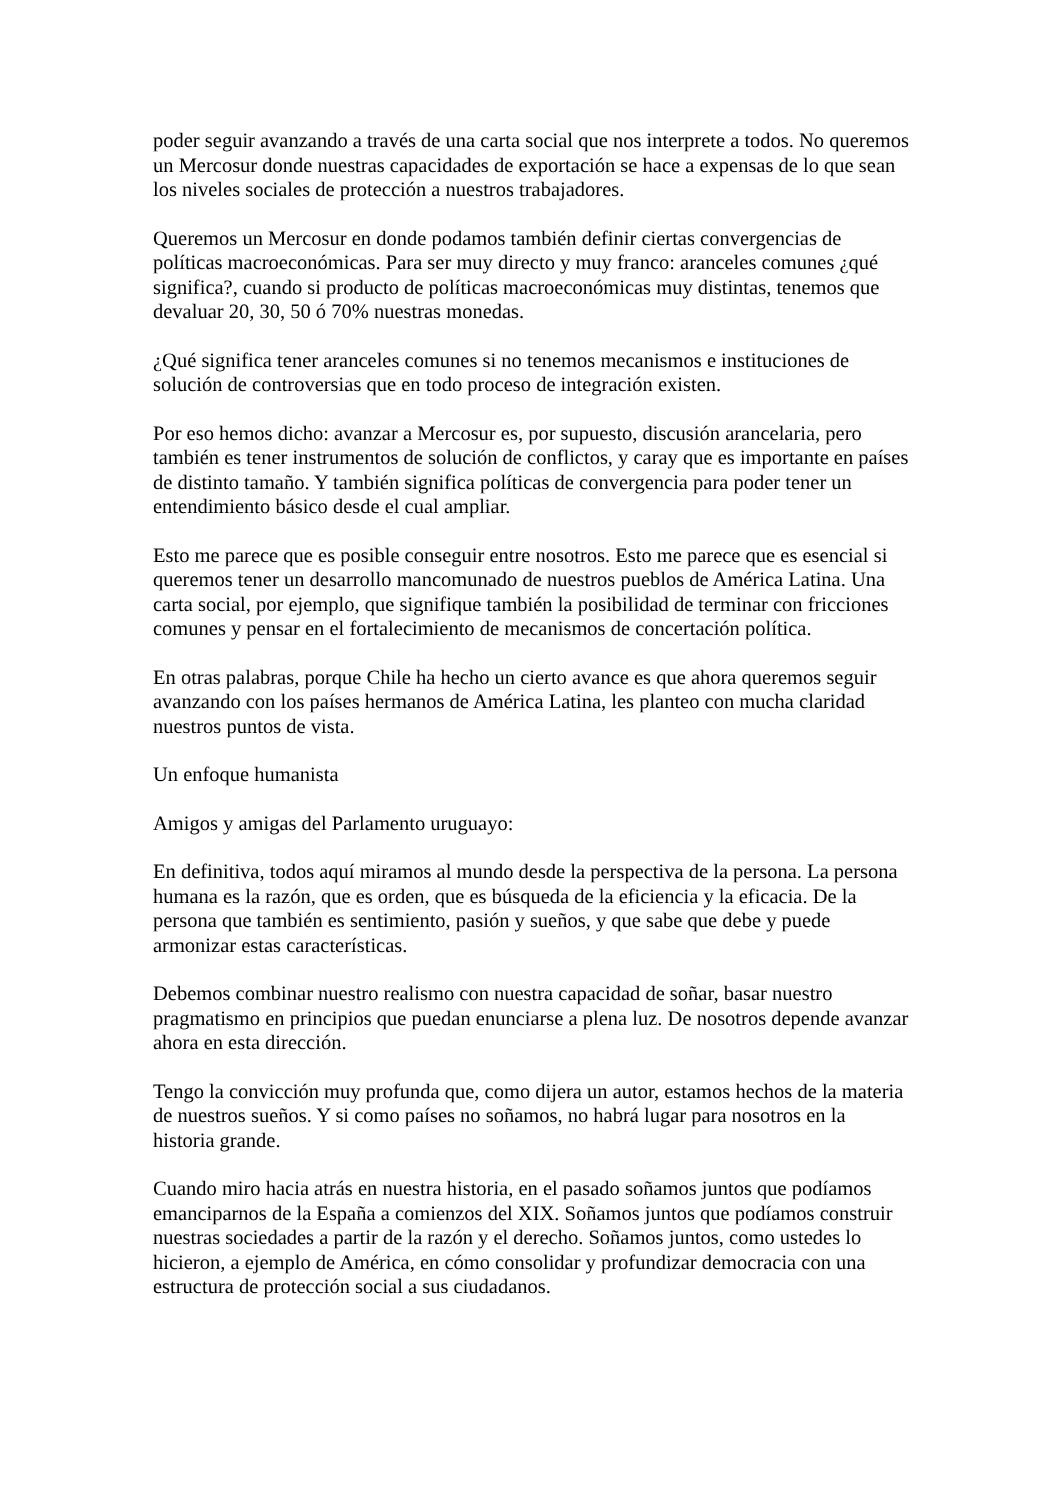poder seguir avanzando a través de una carta social que nos interprete a todos. No queremos un Mercosur donde nuestras capacidades de exportación se hace a expensas de lo que sean los niveles sociales de protección a nuestros trabajadores.
Queremos un Mercosur en donde podamos también definir ciertas convergencias de políticas macroeconómicas. Para ser muy directo y muy franco: aranceles comunes ¿qué significa?, cuando si producto de políticas macroeconómicas muy distintas, tenemos que devaluar 20, 30, 50 ó 70% nuestras monedas.
¿Qué significa tener aranceles comunes si no tenemos mecanismos e instituciones de solución de controversias que en todo proceso de integración existen.
Por eso hemos dicho: avanzar a Mercosur es, por supuesto, discusión arancelaria, pero también es tener instrumentos de solución de conflictos, y caray que es importante en países de distinto tamaño. Y también significa políticas de convergencia para poder tener un entendimiento básico desde el cual ampliar.
Esto me parece que es posible conseguir entre nosotros. Esto me parece que es esencial si queremos tener un desarrollo mancomunado de nuestros pueblos de América Latina. Una carta social, por ejemplo, que signifique también la posibilidad de terminar con fricciones comunes y pensar en el fortalecimiento de mecanismos de concertación política.
En otras palabras, porque Chile ha hecho un cierto avance es que ahora queremos seguir avanzando con los países hermanos de América Latina, les planteo con mucha claridad nuestros puntos de vista.
Un enfoque humanista
Amigos y amigas del Parlamento uruguayo:
En definitiva, todos aquí miramos al mundo desde la perspectiva de la persona. La persona humana es la razón, que es orden, que es búsqueda de la eficiencia y la eficacia. De la persona que también es sentimiento, pasión y sueños, y que sabe que debe y puede armonizar estas características.
Debemos combinar nuestro realismo con nuestra capacidad de soñar, basar nuestro pragmatismo en principios que puedan enunciarse a plena luz. De nosotros depende avanzar ahora en esta dirección.
Tengo la convicción muy profunda que, como dijera un autor, estamos hechos de la materia de nuestros sueños. Y si como países no soñamos, no habrá lugar para nosotros en la historia grande.
Cuando miro hacia atrás en nuestra historia, en el pasado soñamos juntos que podíamos emanciparnos de la España a comienzos del XIX. Soñamos juntos que podíamos construir nuestras sociedades a partir de la razón y el derecho. Soñamos juntos, como ustedes lo hicieron, a ejemplo de América, en cómo consolidar y profundizar democracia con una estructura de protección social a sus ciudadanos.